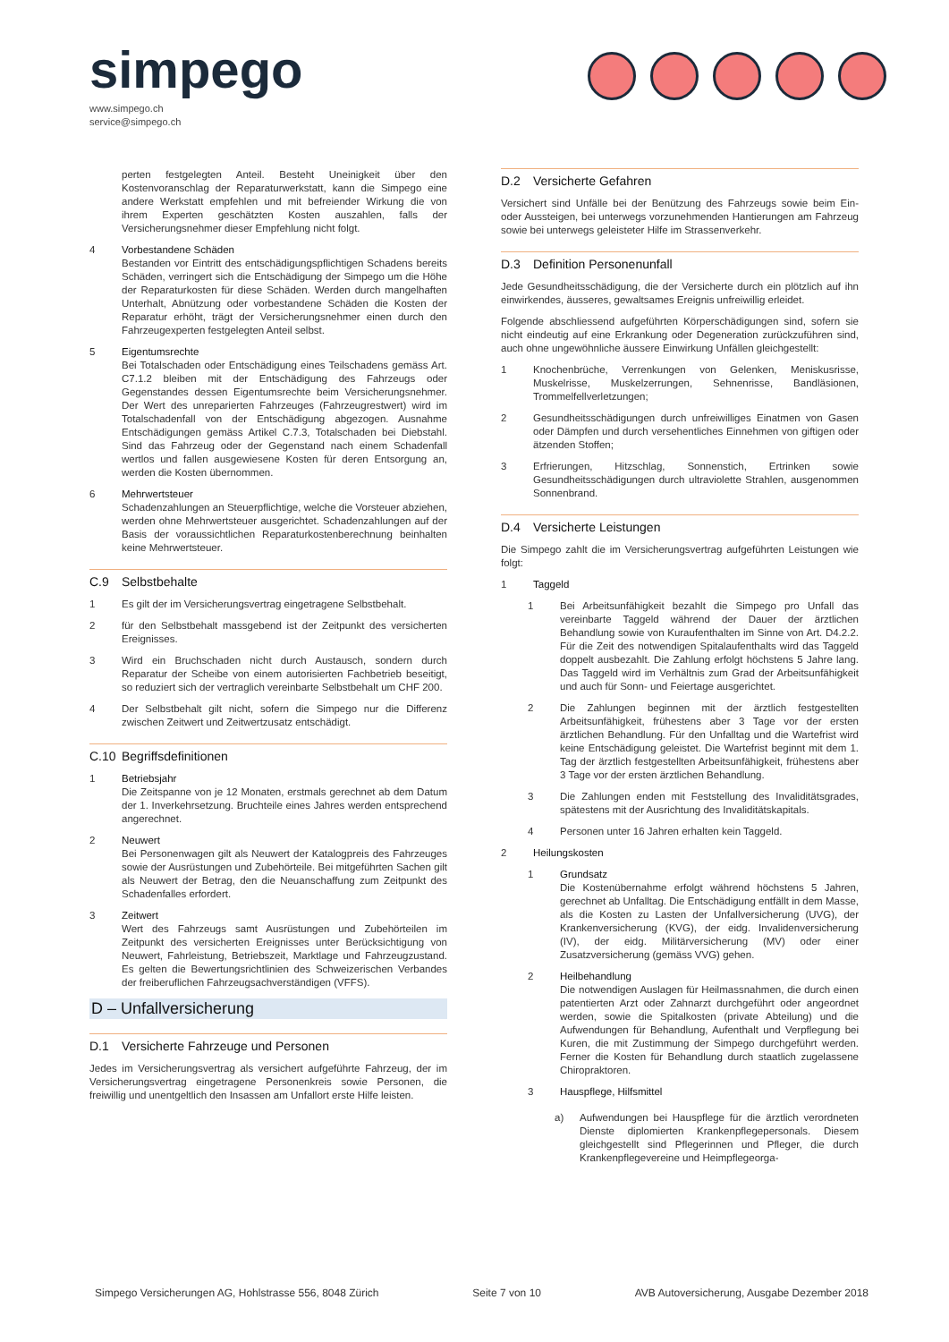simpego
www.simpego.ch
service@simpego.ch
perten festgelegten Anteil. Besteht Uneinigkeit über den Kostenvoranschlag der Reparaturwerkstatt, kann die Simpego eine andere Werkstatt empfehlen und mit befreiender Wirkung die von ihrem Experten geschätzten Kosten auszahlen, falls der Versicherungsnehmer dieser Empfehlung nicht folgt.
4 Vorbestandene Schäden
Bestanden vor Eintritt des entschädigungspflichtigen Schadens bereits Schäden, verringert sich die Entschädigung der Simpego um die Höhe der Reparaturkosten für diese Schäden. Werden durch mangelhaften Unterhalt, Abnützung oder vorbestandene Schäden die Kosten der Reparatur erhöht, trägt der Versicherungsnehmer einen durch den Fahrzeugexperten festgelegten Anteil selbst.
5 Eigentumsrechte
Bei Totalschaden oder Entschädigung eines Teilschadens gemäss Art. C7.1.2 bleiben mit der Entschädigung des Fahrzeugs oder Gegenstandes dessen Eigentumsrechte beim Versicherungsnehmer. Der Wert des unreparierten Fahrzeuges (Fahrzeugrestwert) wird im Totalschadenfall von der Entschädigung abgezogen. Ausnahme Entschädigungen gemäss Artikel C.7.3, Totalschaden bei Diebstahl. Sind das Fahrzeug oder der Gegenstand nach einem Schadenfall wertlos und fallen ausgewiesene Kosten für deren Entsorgung an, werden die Kosten übernommen.
6 Mehrwertsteuer
Schadenzahlungen an Steuerpflichtige, welche die Vorsteuer abziehen, werden ohne Mehrwertsteuer ausgerichtet. Schadenzahlungen auf der Basis der voraussichtlichen Reparaturkostenberechnung beinhalten keine Mehrwertsteuer.
C.9 Selbstbehalte
1 Es gilt der im Versicherungsvertrag eingetragene Selbstbehalt.
2 für den Selbstbehalt massgebend ist der Zeitpunkt des versicherten Ereignisses.
3 Wird ein Bruchschaden nicht durch Austausch, sondern durch Reparatur der Scheibe von einem autorisierten Fachbetrieb beseitigt, so reduziert sich der vertraglich vereinbarte Selbstbehalt um CHF 200.
4 Der Selbstbehalt gilt nicht, sofern die Simpego nur die Differenz zwischen Zeitwert und Zeitwertzusatz entschädigt.
C.10 Begriffsdefinitionen
1 Betriebsjahr
Die Zeitspanne von je 12 Monaten, erstmals gerechnet ab dem Datum der 1. Inverkehrsetzung. Bruchteile eines Jahres werden entsprechend angerechnet.
2 Neuwert
Bei Personenwagen gilt als Neuwert der Katalogpreis des Fahrzeuges sowie der Ausrüstungen und Zubehörteile. Bei mitgeführten Sachen gilt als Neuwert der Betrag, den die Neuanschaffung zum Zeitpunkt des Schadenfalles erfordert.
3 Zeitwert
Wert des Fahrzeugs samt Ausrüstungen und Zubehörteilen im Zeitpunkt des versicherten Ereignisses unter Berücksichtigung von Neuwert, Fahrleistung, Betriebszeit, Marktlage und Fahrzeugzustand. Es gelten die Bewertungsrichtlinien des Schweizerischen Verbandes der freiberuflichen Fahrzeugsachverständigen (VFFS).
D – Unfallversicherung
D.1 Versicherte Fahrzeuge und Personen
Jedes im Versicherungsvertrag als versichert aufgeführte Fahrzeug, der im Versicherungsvertrag eingetragene Personenkreis sowie Personen, die freiwillig und unentgeltlich den Insassen am Unfallort erste Hilfe leisten.
D.2 Versicherte Gefahren
Versichert sind Unfälle bei der Benützung des Fahrzeugs sowie beim Ein- oder Aussteigen, bei unterwegs vorzunehmenden Hantierungen am Fahrzeug sowie bei unterwegs geleisteter Hilfe im Strassenverkehr.
D.3 Definition Personenunfall
Jede Gesundheitsschädigung, die der Versicherte durch ein plötzlich auf ihn einwirkendes, äusseres, gewaltsames Ereignis unfreiwillig erleidet.
Folgende abschliessend aufgeführten Körperschädigungen sind, sofern sie nicht eindeutig auf eine Erkrankung oder Degeneration zurückzuführen sind, auch ohne ungewöhnliche äussere Einwirkung Unfällen gleichgestellt:
1 Knochenbrüche, Verrenkungen von Gelenken, Meniskusrisse, Muskelrisse, Muskelzerrungen, Sehnenrisse, Bandläsionen, Trommelfellverletzungen;
2 Gesundheitsschädigungen durch unfreiwilliges Einatmen von Gasen oder Dämpfen und durch versehentliches Einnehmen von giftigen oder ätzenden Stoffen;
3 Erfrierungen, Hitzschlag, Sonnenstich, Ertrinken sowie Gesundheitsschädigungen durch ultraviolette Strahlen, ausgenommen Sonnenbrand.
D.4 Versicherte Leistungen
Die Simpego zahlt die im Versicherungsvertrag aufgeführten Leistungen wie folgt:
1 Taggeld
1 Bei Arbeitsunfähigkeit bezahlt die Simpego pro Unfall das vereinbarte Taggeld während der Dauer der ärztlichen Behandlung sowie von Kuraufenthalten im Sinne von Art. D4.2.2. Für die Zeit des notwendigen Spitalaufenthalts wird das Taggeld doppelt ausbezahlt. Die Zahlung erfolgt höchstens 5 Jahre lang. Das Taggeld wird im Verhältnis zum Grad der Arbeitsunfähigkeit und auch für Sonn- und Feiertage ausgerichtet.
2 Die Zahlungen beginnen mit der ärztlich festgestellten Arbeitsunfähigkeit, frühestens aber 3 Tage vor der ersten ärztlichen Behandlung. Für den Unfalltag und die Wartefrist wird keine Entschädigung geleistet. Die Wartefrist beginnt mit dem 1. Tag der ärztlich festgestellten Arbeitsunfähigkeit, frühestens aber 3 Tage vor der ersten ärztlichen Behandlung.
3 Die Zahlungen enden mit Feststellung des Invaliditätsgrades, spätestens mit der Ausrichtung des Invaliditätskapitals.
4 Personen unter 16 Jahren erhalten kein Taggeld.
2 Heilungskosten
1 Grundsatz
Die Kostenübernahme erfolgt während höchstens 5 Jahren, gerechnet ab Unfalltag. Die Entschädigung entfällt in dem Masse, als die Kosten zu Lasten der Unfallversicherung (UVG), der Krankenversicherung (KVG), der eidg. Invalidenversicherung (IV), der eidg. Militärversicherung (MV) oder einer Zusatzversicherung (gemäss VVG) gehen.
2 Heilbehandlung
Die notwendigen Auslagen für Heilmassnahmen, die durch einen patentierten Arzt oder Zahnarzt durchgeführt oder angeordnet werden, sowie die Spitalkosten (private Abteilung) und die Aufwendungen für Behandlung, Aufenthalt und Verpflegung bei Kuren, die mit Zustimmung der Simpego durchgeführt werden. Ferner die Kosten für Behandlung durch staatlich zugelassene Chiropraktoren.
3 Hauspflege, Hilfsmittel
a) Aufwendungen bei Hauspflege für die ärztlich verordneten Dienste diplomierten Krankenpflegepersonals. Diesem gleichgestellt sind Pflegerinnen und Pfleger, die durch Krankenpflegevereine und Heimpflegeorga-
Simpego Versicherungen AG, Hohlstrasse 556, 8048 Zürich Seite 7 von 10 AVB Autoversicherung, Ausgabe Dezember 2018